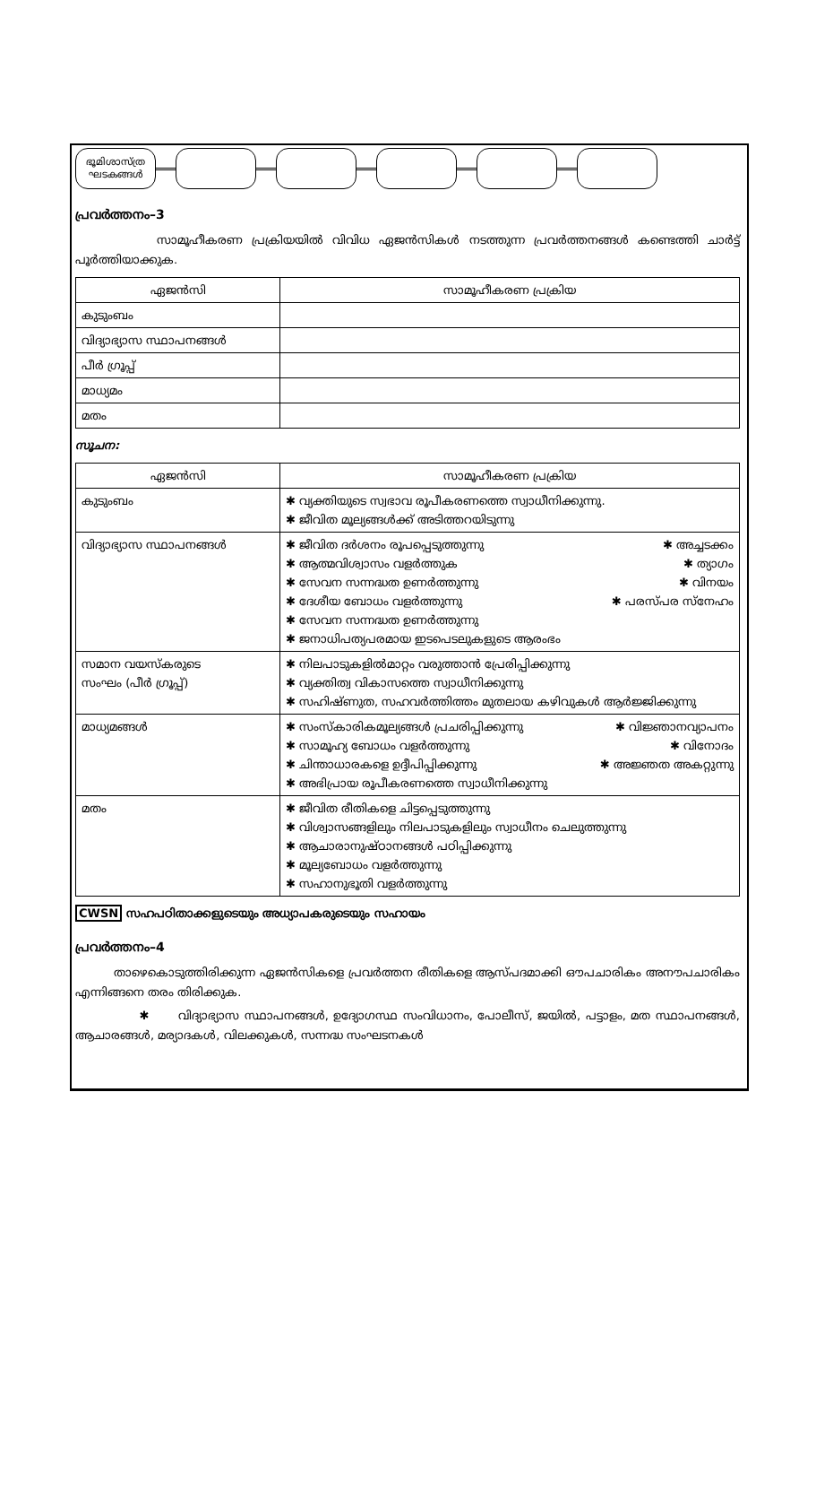ഭൂമിശാസ്ത്ര ഘടകങ്ങൾ
പ്രവർത്തനം–3
സാമൂഹീകരണ പ്രക്രിയയിൽ വിവിധ ഏജൻസികൾ നടത്തുന്ന പ്രവർത്തനങ്ങൾ കണ്ടെത്തി ചാർട്ട് പൂർത്തിയാക്കുക.
| ഏജൻസി | സാമൂഹീകരണ പ്രക്രിയ |
| --- | --- |
| കുടുംബം | |
| വിദ്യാഭ്യാസ സ്ഥാപനങ്ങൾ | |
| പീർ ഗ്രൂപ്പ് | |
| മാധ്യമം | |
| മതം | |
സൂചന:
| ഏജൻസി | സാമൂഹീകരണ പ്രക്രിയ |
| --- | --- |
| കുടുംബം | ✱ വ്യക്തിയുടെ സ്വഭാവ രൂപീകരണത്തെ സ്വാധീനിക്കുന്നു. ✱ ജീവിത മൂല്യങ്ങൾക്ക് അടിത്തറയിടുന്നു |
| വിദ്യാഭ്യാസ സ്ഥാപനങ്ങൾ | ✱ ജീവിത ദർശനം രൂപപ്പെടുത്തുന്നു ✱ അച്ചടക്കം ✱ ആത്മവിശ്വാസം വളർത്തുക ✱ ത്യാഗം ✱ സേവന സന്നദ്ധത ഉണർത്തുന്നു ✱ വിനയം ✱ ദേശീയ ബോധം വളർത്തുന്നു ✱ പരസ്പര സ്നേഹം ✱ സേവന സന്നദ്ധത ഉണർത്തുന്നു ✱ ജനാധിപത്യപരമായ ഇടപെടലുകളുടെ ആരംഭം |
| സമാന വയസ്കരുടെ സംഘം (പീർ ഗ്രൂപ്പ്) | ✱ നിലപാടുകളിൽമാറ്റം വരുത്താൻ പ്രേരിപ്പിക്കുന്നു ✱ വ്യക്തിത്വ വികാസത്തെ സ്വാധീനിക്കുന്നു ✱ സഹിഷ്ണുത, സഹവർത്തിത്തം മുതലായ കഴിവുകൾ ആർജ്ജിക്കുന്നു |
| മാധ്യമങ്ങൾ | ✱ സംസ്കാരികമൂല്യങ്ങൾ പ്രചരിപ്പിക്കുന്നു ✱ വിജ്ഞാനവ്യാപനം ✱ സാമൂഹ്യ ബോധം വളർത്തുന്നു ✱ വിനോദം ✱ ചിന്താധാരകളെ ഉദ്ദീപിപ്പിക്കുന്നു ✱ അജ്ഞത അകറ്റുന്നു ✱ അഭിപ്രായ രൂപീകരണത്തെ സ്വാധീനിക്കുന്നു |
| മതം | ✱ ജീവിത രീതികളെ ചിട്ടപ്പെടുത്തുന്നു ✱ വിശ്വാസങ്ങളിലും നിലപാടുകളിലും സ്വാധീനം ചെലുത്തുന്നു ✱ ആചാരാനുഷ്ഠാനങ്ങൾ പഠിപ്പിക്കുന്നു ✱ മൂല്യബോധം വളർത്തുന്നു ✱ സഹാനുഭൂതി വളർത്തുന്നു |
CWSN സഹപഠിതാക്കളുടെയും അധ്യാപകരുടെയും സഹായം
പ്രവർത്തനം–4
താഴെകൊടുത്തിരിക്കുന്ന ഏജൻസികളെ പ്രവർത്തന രീതികളെ ആസ്പദമാക്കി ഔപചാരികം അനൗപചാരികം എന്നിങ്ങനെ തരം തിരിക്കുക.
✱ വിദ്യാഭ്യാസ സ്ഥാപനങ്ങൾ, ഉദ്യോഗസ്ഥ സംവിധാനം, പോലീസ്, ജയിൽ, പട്ടാളം, മത സ്ഥാപനങ്ങൾ, ആചാരങ്ങൾ, മര്യാദകൾ, വിലക്കുകൾ, സന്നദ്ധ സംഘടനകൾ